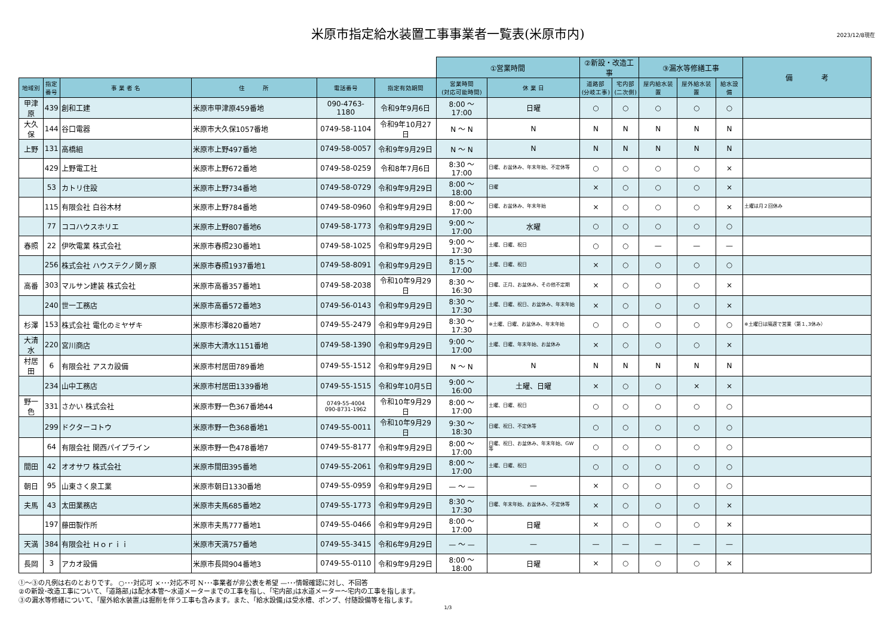米原市指定給水装置工事事業者一覧表(米原市内)
2023/12/8現在
| | | | | | | ①営業時間 | | ②新設・改造工事 | | ③漏水等修繕工事 | | | 備 考 |
| --- | --- | --- | --- | --- | --- | --- | --- | --- | --- | --- | --- | --- | --- |
| 地域別 | 指定 番号 | 事 業 者 名 | 住 所 | 電話番号 | 指定有効期間 | 営業時間 (対応可能時間) | 休 業 日 | 道路部 (分岐工事) | 宅内部 (二次側) | 屋内給水装置 | 屋外給水装置 | 給水設備 | |
| 甲津原 | 439 | 創和工建 | 米原市甲津原459番地 | 090-4763-1180 | 令和9年9月6日 | 8:00 ～ 17:00 | 日曜 | ○ | ○ | ○ | ○ | ○ | |
| 大久保 | 144 | 谷口電器 | 米原市大久保1057番地 | 0749-58-1104 | 令和9年10月27日 | N ～ N | N | N | N | N | N | N | |
| 上野 | 131 | 高橋組 | 米原市上野497番地 | 0749-58-0057 | 令和9年9月29日 | N ～ N | N | N | N | N | N | N | |
| | 429 | 上野電工社 | 米原市上野672番地 | 0749-58-0259 | 令和8年7月6日 | 8:30 ～ 17:00 | 日曜、お盆休み、年末年始、不定休等 | ○ | ○ | ○ | ○ | × | |
| | 53 | カトリ住設 | 米原市上野734番地 | 0749-58-0729 | 令和9年9月29日 | 8:00 ～ 18:00 | 日曜 | × | ○ | ○ | ○ | × | |
| | 115 | 有限会社 白谷木材 | 米原市上野784番地 | 0749-58-0960 | 令和9年9月29日 | 8:00 ～ 17:00 | 日曜、お盆休み、年末年始 | × | ○ | ○ | ○ | × | 土曜は月２回休み |
| | 77 | ココハウスホリエ | 米原市上野807番地6 | 0749-58-1773 | 令和9年9月29日 | 9:00 ～ 17:00 | 水曜 | ○ | ○ | ○ | ○ | ○ | |
| 春照 | 22 | 伊吹電業 株式会社 | 米原市春照230番地1 | 0749-58-1025 | 令和9年9月29日 | 9:00 ～ 17:30 | 土曜、日曜、祝日 | ○ | ○ | — | — | — | |
| | 256 | 株式会社 ハウステクノ関ヶ原 | 米原市春照1937番地1 | 0749-58-8091 | 令和9年9月29日 | 8:15 ～ 17:00 | 土曜、日曜、祝日 | × | ○ | ○ | ○ | ○ | |
| 高番 | 303 | マルサン建装 株式会社 | 米原市高番357番地1 | 0749-58-2038 | 令和10年9月29日 | 8:30 ～ 16:30 | 日曜、正月、お盆休み、その他不定期 | × | ○ | ○ | ○ | × | |
| | 240 | 世一工務店 | 米原市高番572番地3 | 0749-56-0143 | 令和9年9月29日 | 8:30 ～ 17:30 | 土曜、日曜、祝日、お盆休み、年末年始 | × | ○ | ○ | ○ | × | |
| 杉澤 | 153 | 株式会社 電化のミヤザキ | 米原市杉澤820番地7 | 0749-55-2479 | 令和9年9月29日 | 8:30 ～ 17:30 | ※土曜、日曜、お盆休み、年末年始 | ○ | ○ | ○ | ○ | ○ | ※土曜日は隔週で営業（第１､3休み） |
| 大清水 | 220 | 宮川商店 | 米原市大清水1151番地 | 0749-58-1390 | 令和9年9月29日 | 9:00 ～ 17:00 | 土曜、日曜、年末年始、お盆休み | × | ○ | ○ | ○ | × | |
| 村居田 | 6 | 有限会社 アスカ設備 | 米原市村居田789番地 | 0749-55-1512 | 令和9年9月29日 | N ～ N | N | N | N | N | N | N | |
| | 234 | 山中工務店 | 米原市村居田1339番地 | 0749-55-1515 | 令和9年10月5日 | 9:00 ～ 16:00 | 土曜、日曜 | × | ○ | ○ | × | × | |
| 野一色 | 331 | さかい 株式会社 | 米原市野一色367番地44 | 0749-55-4004 090-8731-1962 | 令和10年9月29日 | 8:00 ～ 17:00 | 土曜、日曜、祝日 | ○ | ○ | ○ | ○ | ○ | |
| | 299 | ドクターコトウ | 米原市野一色368番地1 | 0749-55-0011 | 令和10年9月29日 | 9:30 ～ 18:30 | 日曜、祝日、不定休等 | ○ | ○ | ○ | ○ | ○ | |
| | 64 | 有限会社 関西パイプライン | 米原市野一色478番地7 | 0749-55-8177 | 令和9年9月29日 | 8:00 ～ 17:00 | 日曜、祝日、お盆休み、年末年始、GW等 | ○ | ○ | ○ | ○ | ○ | |
| 間田 | 42 | オオサワ 株式会社 | 米原市間田395番地 | 0749-55-2061 | 令和9年9月29日 | 8:00 ～ 17:00 | 土曜、日曜、祝日 | ○ | ○ | ○ | ○ | ○ | |
| 朝日 | 95 | 山東さく泉工業 | 米原市朝日1330番地 | 0749-55-0959 | 令和9年9月29日 | — ～ — | — | × | ○ | ○ | ○ | ○ | |
| 夫馬 | 43 | 太田業務店 | 米原市夫馬685番地2 | 0749-55-1773 | 令和9年9月29日 | 8:30 ～ 17:30 | 日曜、年末年始、お盆休み、不定休等 | × | ○ | ○ | ○ | × | |
| | 197 | 藤田製作所 | 米原市夫馬777番地1 | 0749-55-0466 | 令和9年9月29日 | 8:00 ～ 17:00 | 日曜 | × | ○ | ○ | ○ | × | |
| 天満 | 384 | 有限会社 Ｈｏｒｉｉ | 米原市天満757番地 | 0749-55-3415 | 令和6年9月29日 | — ～ — | — | — | — | — | — | — | |
| 長岡 | 3 | アカオ設備 | 米原市長岡904番地3 | 0749-55-0110 | 令和9年9月29日 | 8:00 ～ 18:00 | 日曜 | × | ○ | ○ | ○ | × | |
①～③の凡例は右のとおりです。 ○･･･対応可 ×･･･対応不可 N･･･事業者が非公表を希望 —･･･情報確認に対し、不回答
②の新設･改造工事について、｢道路部｣は配水本管～水道メーターまでの工事を指し、｢宅内部｣は水道メーター～宅内の工事を指します。
③の漏水等修繕について、｢屋外給水装置｣は掘削を伴う工事も含みます。また、｢給水設備｣は受水槽、ポンプ、付随設備等を指します。
1/3